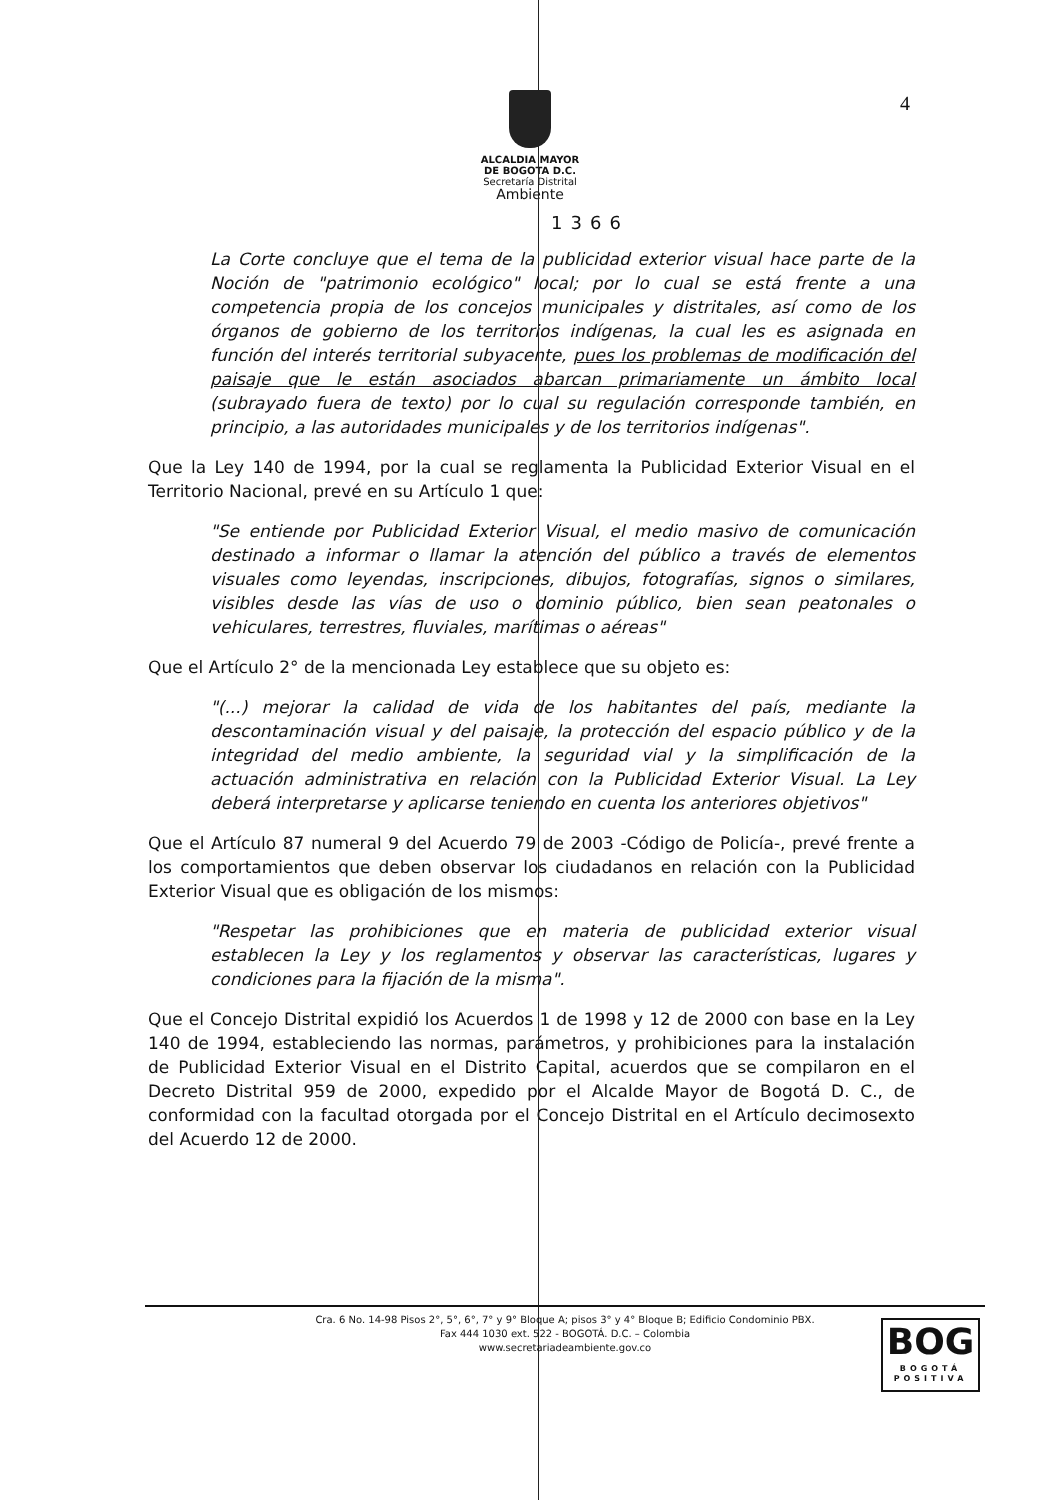4
ALCALDIA MAYOR
DE BOGOTA D.C.
Secretaría Distrital
Ambiente
1366
La Corte concluye que el tema de la publicidad exterior visual hace parte de la Noción de "patrimonio ecológico" local; por lo cual se está frente a una competencia propia de los concejos municipales y distritales, así como de los órganos de gobierno de los territorios indígenas, la cual les es asignada en función del interés territorial subyacente, pues los problemas de modificación del paisaje que le están asociados abarcan primariamente un ámbito local (subrayado fuera de texto) por lo cual su regulación corresponde también, en principio, a las autoridades municipales y de los territorios indígenas".
Que la Ley 140 de 1994, por la cual se reglamenta la Publicidad Exterior Visual en el Territorio Nacional, prevé en su Artículo 1 que:
"Se entiende por Publicidad Exterior Visual, el medio masivo de comunicación destinado a informar o llamar la atención del público a través de elementos visuales como leyendas, inscripciones, dibujos, fotografías, signos o similares, visibles desde las vías de uso o dominio público, bien sean peatonales o vehiculares, terrestres, fluviales, marítimas o aéreas"
Que el Artículo 2° de la mencionada Ley establece que su objeto es:
"(...) mejorar la calidad de vida de los habitantes del país, mediante la descontaminación visual y del paisaje, la protección del espacio público y de la integridad del medio ambiente, la seguridad vial y la simplificación de la actuación administrativa en relación con la Publicidad Exterior Visual. La Ley deberá interpretarse y aplicarse teniendo en cuenta los anteriores objetivos"
Que el Artículo 87 numeral 9 del Acuerdo 79 de 2003 -Código de Policía-, prevé frente a los comportamientos que deben observar los ciudadanos en relación con la Publicidad Exterior Visual que es obligación de los mismos:
"Respetar las prohibiciones que en materia de publicidad exterior visual establecen la Ley y los reglamentos y observar las características, lugares y condiciones para la fijación de la misma".
Que el Concejo Distrital expidió los Acuerdos 1 de 1998 y 12 de 2000 con base en la Ley 140 de 1994, estableciendo las normas, parámetros, y prohibiciones para la instalación de Publicidad Exterior Visual en el Distrito Capital, acuerdos que se compilaron en el Decreto Distrital 959 de 2000, expedido por el Alcalde Mayor de Bogotá D. C., de conformidad con la facultad otorgada por el Concejo Distrital en el Artículo decimosexto del Acuerdo 12 de 2000.
Cra. 6 No. 14-98 Pisos 2°, 5°, 6°, 7° y 9° Bloque A; pisos 3° y 4° Bloque B; Edificio Condominio PBX.
Fax 444 1030 ext. 522 - BOGOTÁ. D.C. – Colombia
www.secretariadeambiente.gov.co
BOG
BOGOTÁ
POSITIVA